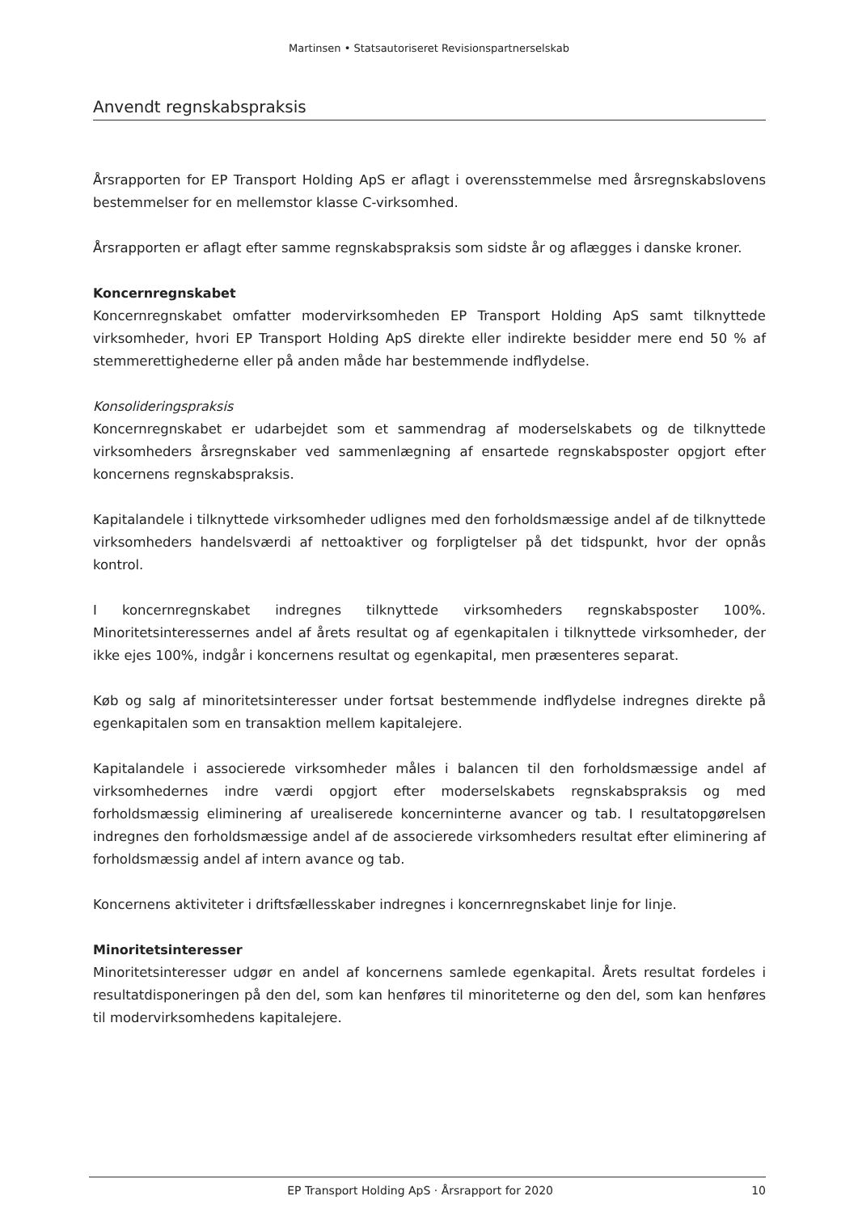Martinsen • Statsautoriseret Revisionspartnerselskab
Anvendt regnskabspraksis
Årsrapporten for EP Transport Holding ApS er aflagt i overensstemmelse med årsregnskabslovens bestemmelser for en mellemstor klasse C-virksomhed.
Årsrapporten er aflagt efter samme regnskabspraksis som sidste år og aflægges i danske kroner.
Koncernregnskabet
Koncernregnskabet omfatter modervirksomheden EP Transport Holding ApS samt tilknyttede virksomheder, hvori EP Transport Holding ApS direkte eller indirekte besidder mere end 50 % af stemmerettighederne eller på anden måde har bestemmende indflydelse.
Konsolideringspraksis
Koncernregnskabet er udarbejdet som et sammendrag af moderselskabets og de tilknyttede virksomheders årsregnskaber ved sammenlægning af ensartede regnskabsposter opgjort efter koncernens regnskabspraksis.
Kapitalandele i tilknyttede virksomheder udlignes med den forholdsmæssige andel af de tilknyttede virksomheders handelsværdi af nettoaktiver og forpligtelser på det tidspunkt, hvor der opnås kontrol.
I koncernregnskabet indregnes tilknyttede virksomheders regnskabsposter 100%. Minoritetsinteressernes andel af årets resultat og af egenkapitalen i tilknyttede virksomheder, der ikke ejes 100%, indgår i koncernens resultat og egenkapital, men præsenteres separat.
Køb og salg af minoritetsinteresser under fortsat bestemmende indflydelse indregnes direkte på egenkapitalen som en transaktion mellem kapitalejere.
Kapitalandele i associerede virksomheder måles i balancen til den forholdsmæssige andel af virksomhedernes indre værdi opgjort efter moderselskabets regnskabspraksis og med forholdsmæssig eliminering af urealiserede koncerninterne avancer og tab. I resultatopgørelsen indregnes den forholdsmæssige andel af de associerede virksomheders resultat efter eliminering af forholdsmæssig andel af intern avance og tab.
Koncernens aktiviteter i driftsfællesskaber indregnes i koncernregnskabet linje for linje.
Minoritetsinteresser
Minoritetsinteresser udgør en andel af koncernens samlede egenkapital. Årets resultat fordeles i resultatdisponeringen på den del, som kan henføres til minoriteterne og den del, som kan henføres til modervirksomhedens kapitalejere.
EP Transport Holding ApS · Årsrapport for 2020 10